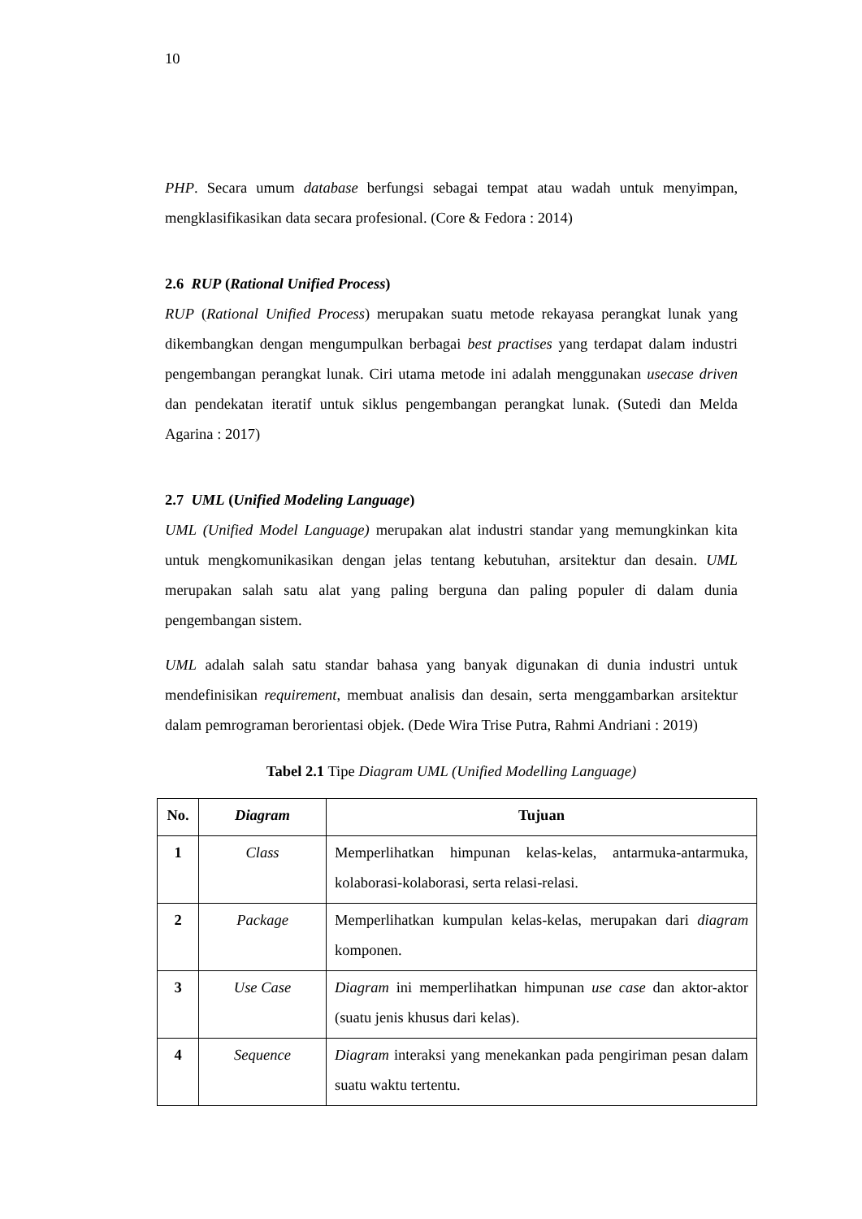10
PHP. Secara umum database berfungsi sebagai tempat atau wadah untuk menyimpan, mengklasifikasikan data secara profesional. (Core & Fedora : 2014)
2.6 RUP (Rational Unified Process)
RUP (Rational Unified Process) merupakan suatu metode rekayasa perangkat lunak yang dikembangkan dengan mengumpulkan berbagai best practises yang terdapat dalam industri pengembangan perangkat lunak. Ciri utama metode ini adalah menggunakan usecase driven dan pendekatan iteratif untuk siklus pengembangan perangkat lunak. (Sutedi dan Melda Agarina : 2017)
2.7 UML (Unified Modeling Language)
UML (Unified Model Language) merupakan alat industri standar yang memungkinkan kita untuk mengkomunikasikan dengan jelas tentang kebutuhan, arsitektur dan desain. UML merupakan salah satu alat yang paling berguna dan paling populer di dalam dunia pengembangan sistem.
UML adalah salah satu standar bahasa yang banyak digunakan di dunia industri untuk mendefinisikan requirement, membuat analisis dan desain, serta menggambarkan arsitektur dalam pemrograman berorientasi objek. (Dede Wira Trise Putra, Rahmi Andriani : 2019)
Tabel 2.1 Tipe Diagram UML (Unified Modelling Language)
| No. | Diagram | Tujuan |
| --- | --- | --- |
| 1 | Class | Memperlihatkan himpunan kelas-kelas, antarmuka-antarmuka, kolaborasi-kolaborasi, serta relasi-relasi. |
| 2 | Package | Memperlihatkan kumpulan kelas-kelas, merupakan dari diagram komponen. |
| 3 | Use Case | Diagram ini memperlihatkan himpunan use case dan aktor-aktor (suatu jenis khusus dari kelas). |
| 4 | Sequence | Diagram interaksi yang menekankan pada pengiriman pesan dalam suatu waktu tertentu. |